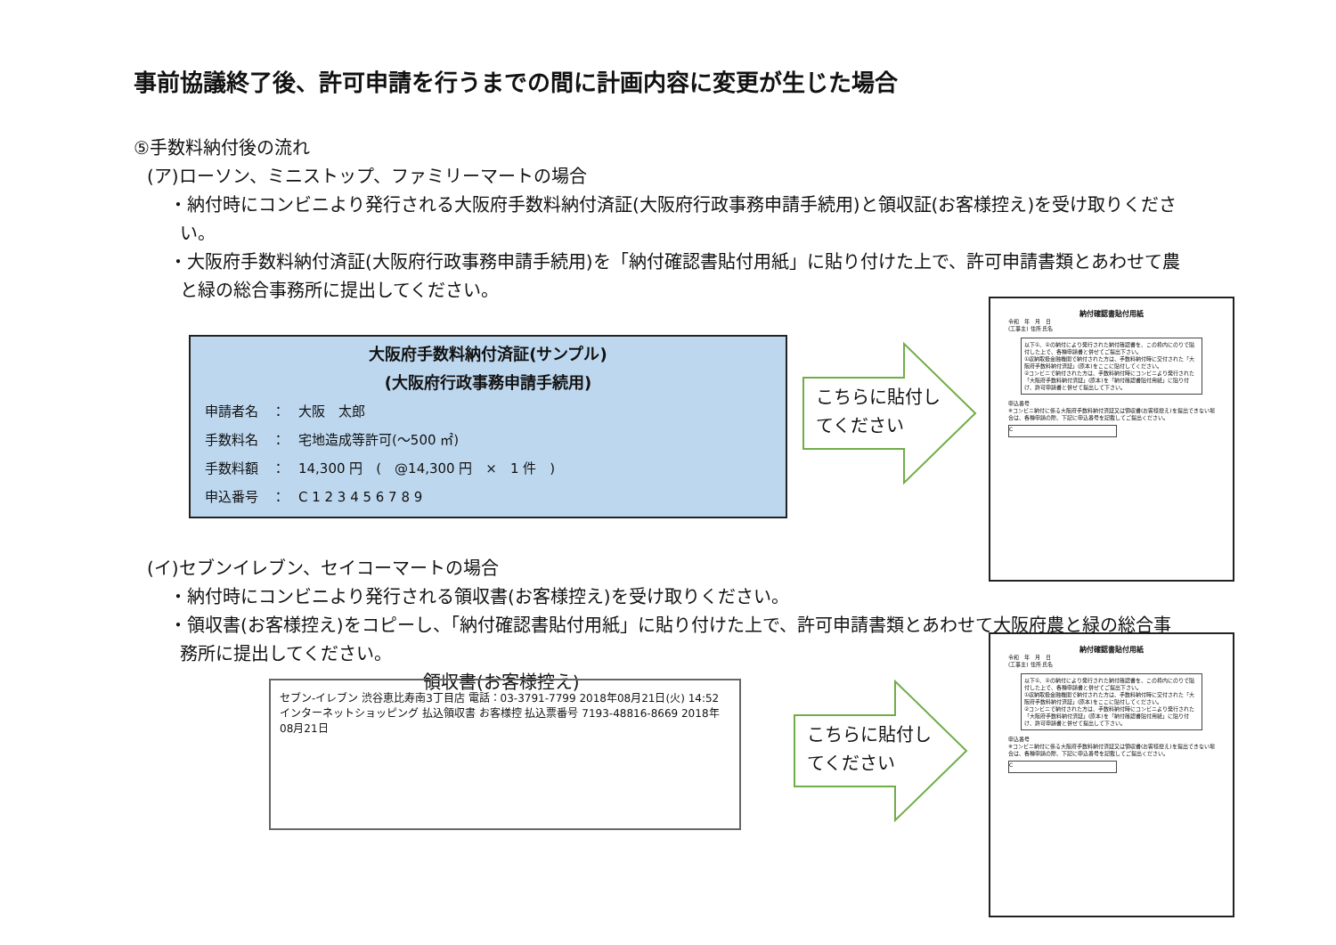事前協議終了後、許可申請を行うまでの間に計画内容に変更が生じた場合
⑤手数料納付後の流れ
(ア)ローソン、ミニストップ、ファミリーマートの場合
・納付時にコンビニより発行される大阪府手数料納付済証(大阪府行政事務申請手続用)と領収証(お客様控え)を受け取りください。
・大阪府手数料納付済証(大阪府行政事務申請手続用)を「納付確認書貼付用紙」に貼り付けた上で、許可申請書類とあわせて農と緑の総合事務所に提出してください。
(イ)セブンイレブン、セイコーマートの場合
・納付時にコンビニより発行される領収書(お客様控え)を受け取りください。
・領収書(お客様控え)をコピーし、「納付確認書貼付用紙」に貼り付けた上で、許可申請書類とあわせて大阪府農と緑の総合事務所に提出してください。
領収書(お客様控え)
大阪府手数料納付済証(サンプル)
(大阪府行政事務申請手続用)
申請者名　：　大阪　太郎
手数料名　：　宅地造成等許可(～500 ㎡)
手数料額　：　14,300 円　(　@14,300 円　×　1 件　)
申込番号　：　C 1 2 3 4 5 6 7 8 9
こちらに貼付し
てください
こちらに貼付し
てください
納付確認書貼付用紙
令和　年　月　日
(工事主) 住所 氏名
以下①、②の納付により発行された納付確認書を、この枠内にのりで貼付した上で、各種申請書と併せてご提出下さい。
①収納取扱金融機関で納付された方は、手数料納付時に交付された「大阪府手数料納付済証」(原本)をここに貼付してください。
②コンビニで納付された方は、手数料納付時にコンビニより発行された「大阪府手数料納付済証」(原本)を「納付確認書貼付用紙」に貼り付け、許可申請書と併せて提出して下さい。
申込番号
※コンビニ納付に係る大阪府手数料納付済証又は領収書(お客様控え)を提出できない場合は、各種申請の際、下記に申込番号を記載してご提出ください。
C
納付確認書貼付用紙
令和　年　月　日
(工事主) 住所 氏名
以下①、②の納付により発行された納付確認書を、この枠内にのりで貼付した上で、各種申請書と併せてご提出下さい。
①収納取扱金融機関で納付された方は、手数料納付時に交付された「大阪府手数料納付済証」(原本)をここに貼付してください。
②コンビニで納付された方は、手数料納付時にコンビニより発行された「大阪府手数料納付済証」(原本)を「納付確認書貼付用紙」に貼り付け、許可申請書と併せて提出して下さい。
申込番号
※コンビニ納付に係る大阪府手数料納付済証又は領収書(お客様控え)を提出できない場合は、各種申請の際、下記に申込番号を記載してご提出ください。
C
セブン-イレブン 渋谷恵比寿南3丁目店 電話：03-3791-7799 2018年08月21日(火) 14:52 インターネットショッピング 払込領収書 お客様控 払込票番号 7193-48816-8669 2018年08月21日